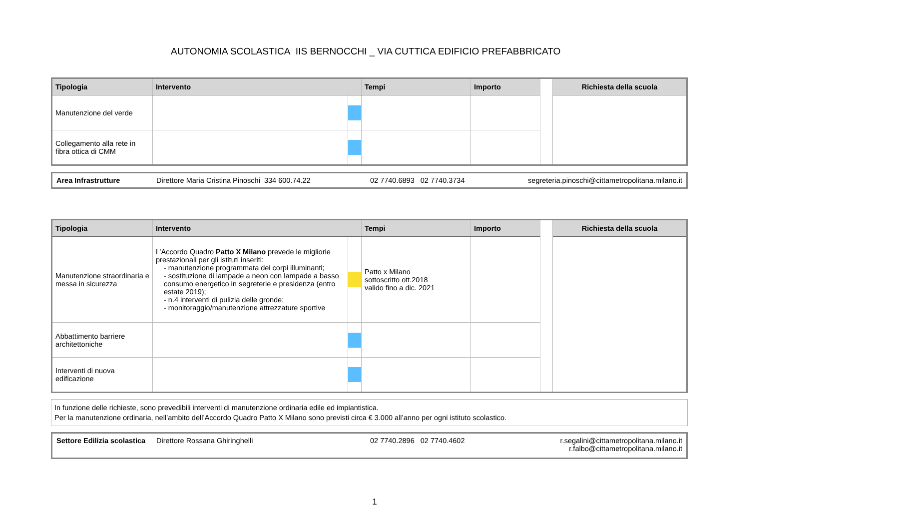AUTONOMIA SCOLASTICA IIS BERNOCCHI _ VIA CUTTICA EDIFICIO PREFABBRICATO
| Tipologia | Intervento | | Tempi | Importo | | Richiesta della scuola |
| --- | --- | --- | --- | --- | --- | --- |
| Manutenzione del verde | | | | | | |
| Collegamento alla rete in fibra ottica di CMM | | | | | | |
Area Infrastrutture Direttore Maria Cristina Pinoschi 334 600.74.22 02 7740.6893 02 7740.3734 segreteria.pinoschi@cittametropolitana.milano.it
| Tipologia | Intervento | | Tempi | Importo | | Richiesta della scuola |
| --- | --- | --- | --- | --- | --- | --- |
| Manutenzione straordinaria e messa in sicurezza | L’Accordo Quadro Patto X Milano prevede le migliorie prestazionali per gli istituti inseriti: - manutenzione programmata dei corpi illuminanti; - sostituzione di lampade a neon con lampade a basso consumo energetico in segreterie e presidenza (entro estate 2019); - n.4 interventi di pulizia delle gronde; - monitoraggio/manutenzione attrezzature sportive | | Patto x Milano sottoscritto ott.2018 valido fino a dic. 2021 | | | |
| Abbattimento barriere architettoniche | | | | | | |
| Interventi di nuova edificazione | | | | | | |
In funzione delle richieste, sono prevedibili interventi di manutenzione ordinaria edile ed impiantistica.
Per la manutenzione ordinaria, nell’ambito dell’Accordo Quadro Patto X Milano sono previsti circa € 3.000 all’anno per ogni istituto scolastico.
Settore Edilizia scolastica Direttore Rossana Ghiringhelli 02 7740.2896 02 7740.4602 r.segalini@cittametropolitana.milano.it
r.falbo@cittametropolitana.milano.it
1